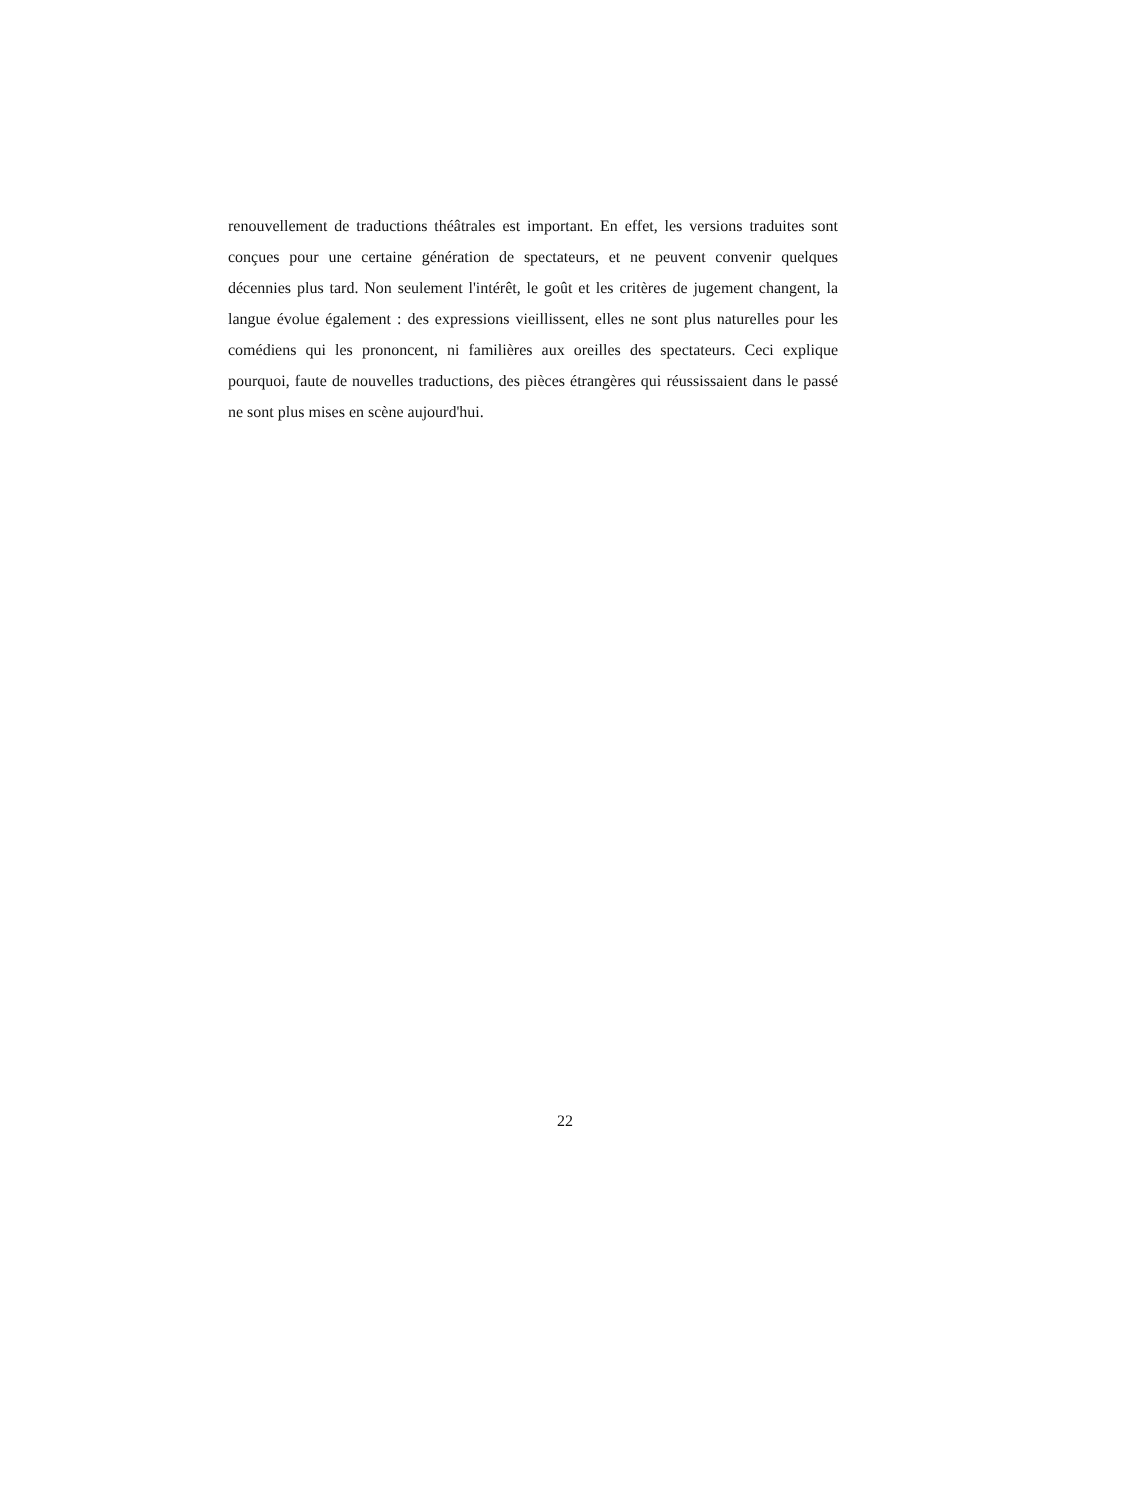renouvellement de traductions théâtrales est important. En effet, les versions traduites sont conçues pour une certaine génération de spectateurs, et ne peuvent convenir quelques décennies plus tard. Non seulement l'intérêt, le goût et les critères de jugement changent, la langue évolue également : des expressions vieillissent, elles ne sont plus naturelles pour les comédiens qui les prononcent, ni familières aux oreilles des spectateurs. Ceci explique pourquoi, faute de nouvelles traductions, des pièces étrangères qui réussissaient dans le passé ne sont plus mises en scène aujourd'hui.
22